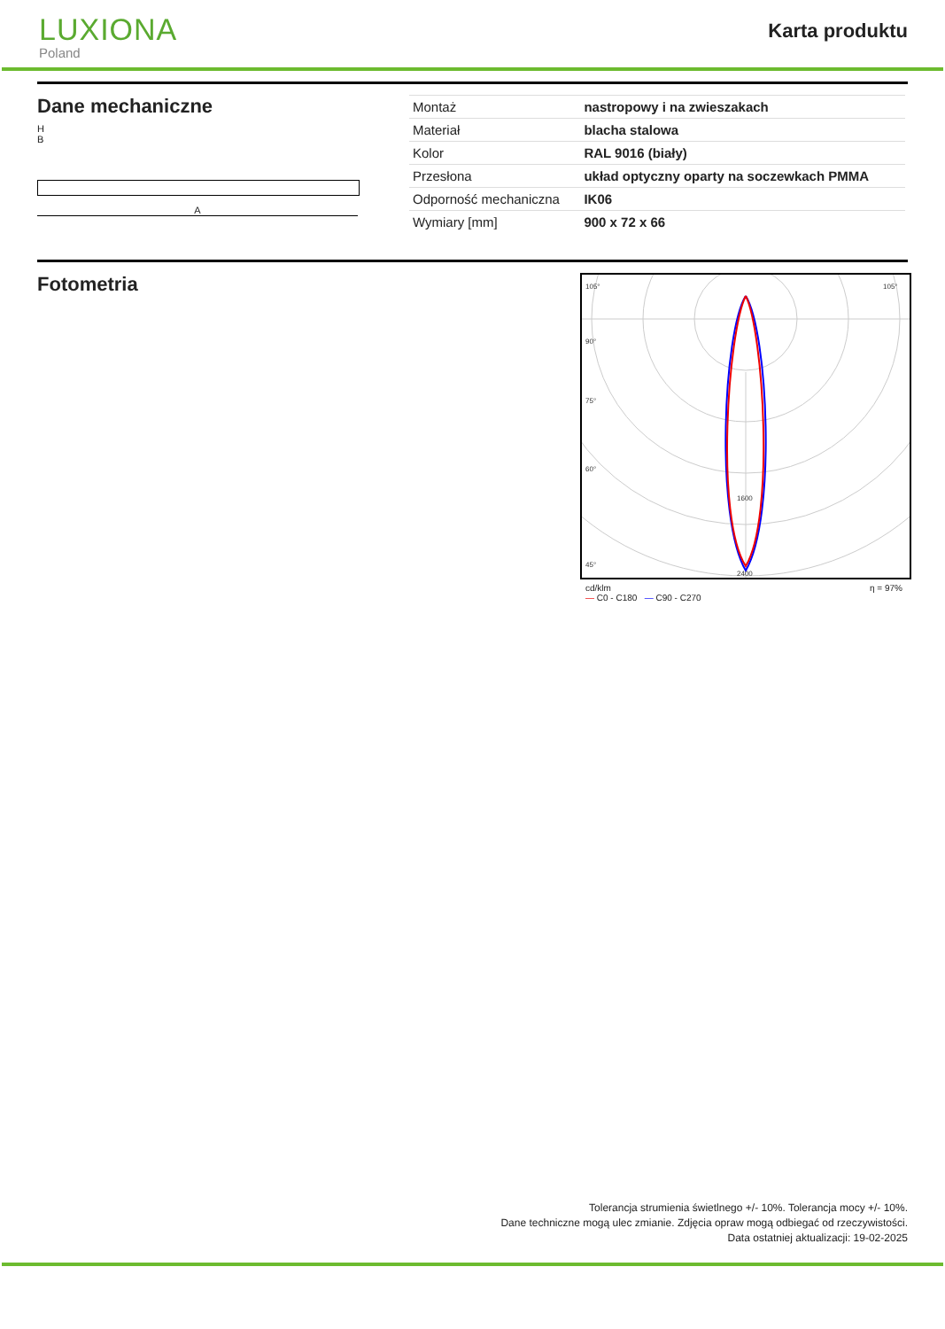LUXIONA
Poland
Karta produktu
Dane mechaniczne
H
B
A
| Montaż | nastropowy i na zwieszakach |
| Materiał | blacha stalowa |
| Kolor | RAL 9016 (biały) |
| Przesłona | układ optyczny oparty na soczewkach PMMA |
| Odporność mechaniczna | IK06 |
| Wymiary [mm] | 900 x 72 x 66 |
Fotometria
1600
2400
105°
105°
90°
75°
60°
45°
cd/klm
— C0 - C180 — C90 - C270 η = 97%
Tolerancja strumienia świetlnego +/- 10%. Tolerancja mocy +/- 10%.
Dane techniczne mogą ulec zmianie. Zdjęcia opraw mogą odbiegać od rzeczywistości.
Data ostatniej aktualizacji: 19-02-2025